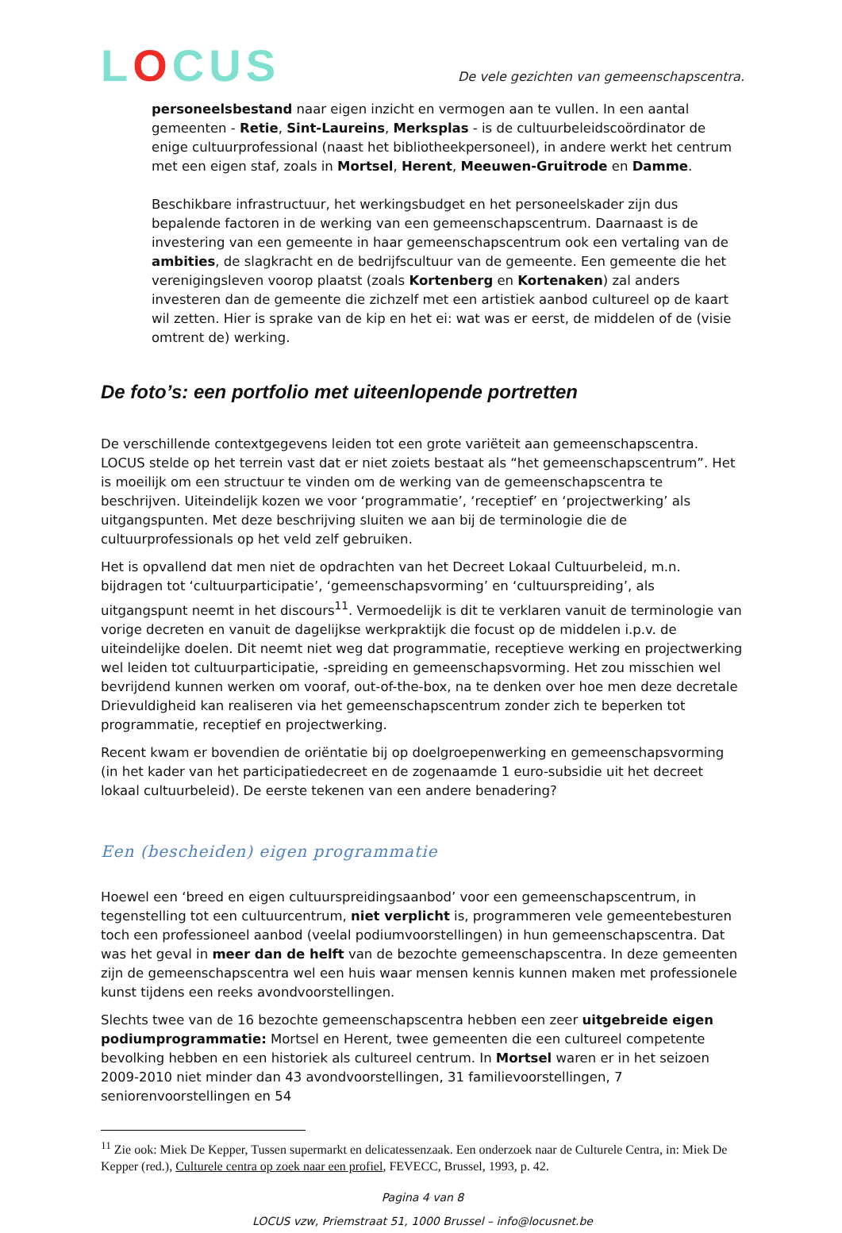LOCUS
De vele gezichten van gemeenschapscentra.
personeelsbestand naar eigen inzicht en vermogen aan te vullen. In een aantal gemeenten - Retie, Sint-Laureins, Merksplas - is de cultuurbeleidscoördinator de enige cultuurprofessional (naast het bibliotheekpersoneel), in andere werkt het centrum met een eigen staf, zoals in Mortsel, Herent, Meeuwen-Gruitrode en Damme.
Beschikbare infrastructuur, het werkingsbudget en het personeelskader zijn dus bepalende factoren in de werking van een gemeenschapscentrum. Daarnaast is de investering van een gemeente in haar gemeenschapscentrum ook een vertaling van de ambities, de slagkracht en de bedrijfscultuur van de gemeente. Een gemeente die het verenigingsleven voorop plaatst (zoals Kortenberg en Kortenaken) zal anders investeren dan de gemeente die zichzelf met een artistiek aanbod cultureel op de kaart wil zetten. Hier is sprake van de kip en het ei: wat was er eerst, de middelen of de (visie omtrent de) werking.
De foto’s: een portfolio met uiteenlopende portretten
De verschillende contextgegevens leiden tot een grote variëteit aan gemeenschapscentra. LOCUS stelde op het terrein vast dat er niet zoiets bestaat als “het gemeenschapscentrum”. Het is moeilijk om een structuur te vinden om de werking van de gemeenschapscentra te beschrijven. Uiteindelijk kozen we voor ‘programmatie’, ‘receptief’ en ‘projectwerking’ als uitgangspunten. Met deze beschrijving sluiten we aan bij de terminologie die de cultuurprofessionals op het veld zelf gebruiken.
Het is opvallend dat men niet de opdrachten van het Decreet Lokaal Cultuurbeleid, m.n. bijdragen tot ‘cultuurparticipatie’, ‘gemeenschapsvorming’ en ‘cultuurspreiding’, als uitgangspunt neemt in het discours<sup>11</sup>. Vermoedelijk is dit te verklaren vanuit de terminologie van vorige decreten en vanuit de dagelijkse werkpraktijk die focust op de middelen i.p.v. de uiteindelijke doelen. Dit neemt niet weg dat programmatie, receptieve werking en projectwerking wel leiden tot cultuurparticipatie, -spreiding en gemeenschapsvorming. Het zou misschien wel bevrijdend kunnen werken om vooraf, out-of-the-box, na te denken over hoe men deze decretale Drievuldigheid kan realiseren via het gemeenschapscentrum zonder zich te beperken tot programmatie, receptief en projectwerking.
Recent kwam er bovendien de oriëntatie bij op doelgroepenwerking en gemeenschapsvorming (in het kader van het participatiedecreet en de zogenaamde 1 euro-subsidie uit het decreet lokaal cultuurbeleid). De eerste tekenen van een andere benadering?
Een (bescheiden) eigen programmatie
Hoewel een ‘breed en eigen cultuurspreidingsaanbod’ voor een gemeenschapscentrum, in tegenstelling tot een cultuurcentrum, niet verplicht is, programmeren vele gemeentebesturen toch een professioneel aanbod (veelal podiumvoorstellingen) in hun gemeenschapscentra. Dat was het geval in meer dan de helft van de bezochte gemeenschapscentra. In deze gemeenten zijn de gemeenschapscentra wel een huis waar mensen kennis kunnen maken met professionele kunst tijdens een reeks avondvoorstellingen.
Slechts twee van de 16 bezochte gemeenschapscentra hebben een zeer uitgebreide eigen podiumprogrammatie: Mortsel en Herent, twee gemeenten die een cultureel competente bevolking hebben en een historiek als cultureel centrum. In Mortsel waren er in het seizoen 2009-2010 niet minder dan 43 avondvoorstellingen, 31 familievoorstellingen, 7 seniorenvoorstellingen en 54
<sup>11</sup> Zie ook: Miek De Kepper, Tussen supermarkt en delicatessenzaak. Een onderzoek naar de Culturele Centra, in: Miek De Kepper (red.), Culturele centra op zoek naar een profiel, FEVECC, Brussel, 1993, p. 42.
Pagina 4 van 8
LOCUS vzw, Priemstraat 51, 1000 Brussel – info@locusnet.be